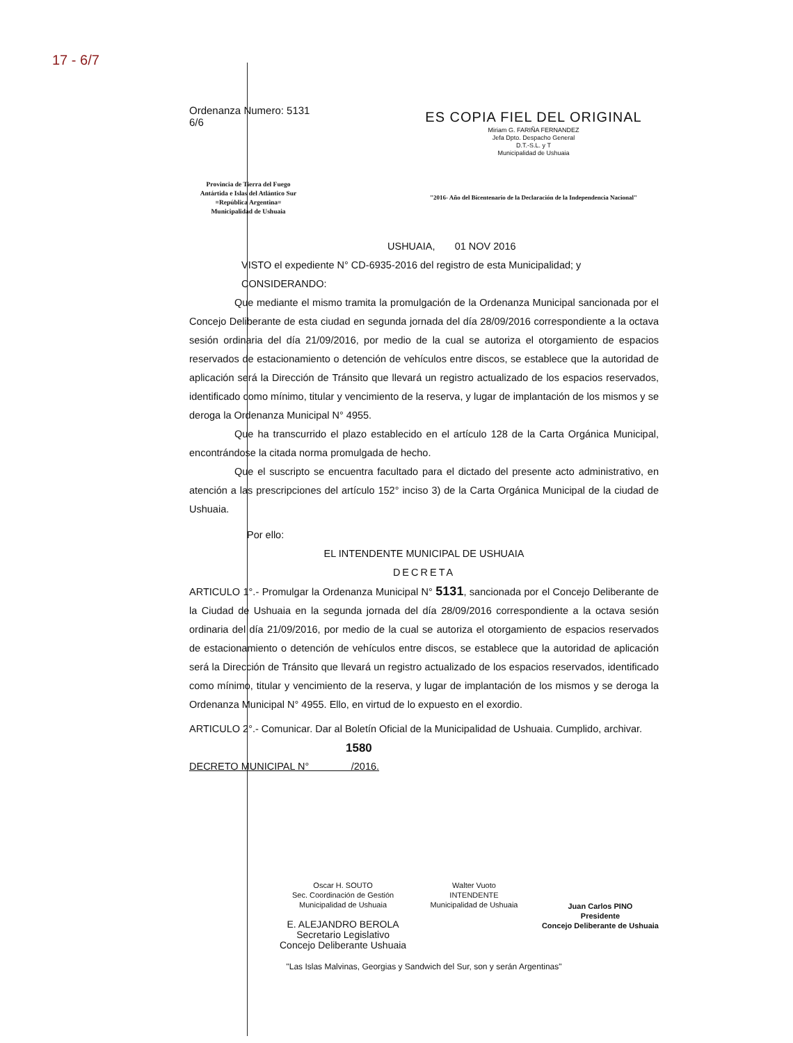17 - 6/7
Ordenanza Numero: 5131
6/6
Provincia de Tierra del Fuego
Antártida e Islas del Atlántico Sur
=República Argentina=
Municipalidad de Ushuaia
ES COPIA FIEL DEL ORIGINAL
Miriam G. FARIÑA FERNANDEZ
Jefa Dpto. Despacho General
D.T.-S.L. y T
Municipalidad de Ushuaia
"2016- Año del Bicentenario de la Declaración de la Independencia Nacional"
USHUAIA, 01 NOV 2016
VISTO el expediente N° CD-6935-2016 del registro de esta Municipalidad; y
CONSIDERANDO:
Que mediante el mismo tramita la promulgación de la Ordenanza Municipal sancionada por el Concejo Deliberante de esta ciudad en segunda jornada del día 28/09/2016 correspondiente a la octava sesión ordinaria del día 21/09/2016, por medio de la cual se autoriza el otorgamiento de espacios reservados de estacionamiento o detención de vehículos entre discos, se establece que la autoridad de aplicación será la Dirección de Tránsito que llevará un registro actualizado de los espacios reservados, identificado como mínimo, titular y vencimiento de la reserva, y lugar de implantación de los mismos y se deroga la Ordenanza Municipal N° 4955.
Que ha transcurrido el plazo establecido en el artículo 128 de la Carta Orgánica Municipal, encontrándose la citada norma promulgada de hecho.
Que el suscripto se encuentra facultado para el dictado del presente acto administrativo, en atención a las prescripciones del artículo 152° inciso 3) de la Carta Orgánica Municipal de la ciudad de Ushuaia.
Por ello:
EL INTENDENTE MUNICIPAL DE USHUAIA
DECRETA
ARTICULO 1°.- Promulgar la Ordenanza Municipal N° 5131, sancionada por el Concejo Deliberante de la Ciudad de Ushuaia en la segunda jornada del día 28/09/2016 correspondiente a la octava sesión ordinaria del día 21/09/2016, por medio de la cual se autoriza el otorgamiento de espacios reservados de estacionamiento o detención de vehículos entre discos, se establece que la autoridad de aplicación será la Dirección de Tránsito que llevará un registro actualizado de los espacios reservados, identificado como mínimo, titular y vencimiento de la reserva, y lugar de implantación de los mismos y se deroga la Ordenanza Municipal N° 4955. Ello, en virtud de lo expuesto en el exordio.
ARTICULO 2°.- Comunicar. Dar al Boletín Oficial de la Municipalidad de Ushuaia. Cumplido, archivar.
1580
DECRETO MUNICIPAL N° /2016.
Oscar H. SOUTO
Sec. Coordinación de Gestión
Municipalidad de Ushuaia
E. ALEJANDRO BEROLA
Secretario Legislativo
Concejo Deliberante Ushuaia
Walter Vuoto
INTENDENTE
Municipalidad de Ushuaia
Juan Carlos PINO
Presidente
Concejo Deliberante de Ushuaia
"Las Islas Malvinas, Georgias y Sandwich del Sur, son y serán Argentinas"